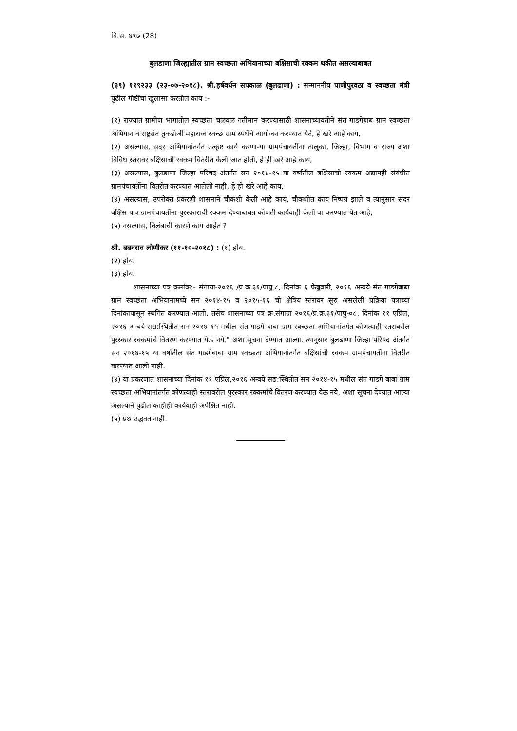वि.स. ४९७ (28)
बुलडाणा जिल्ह्यातील ग्राम स्वच्छता अभियानाच्या बक्षिसाची रक्कम थकीत असल्याबाबत
(३९) ११९२३३ (२३-०७-२०१८). श्री.हर्षवर्धन सपकाळ (बुलढाणा) : सन्माननीय पाणीपुरवठा व स्वच्छता मंत्री पुढील गोष्टींचा खुलासा करतील काय :-
(१) राज्यात ग्रामीण भागातील स्वच्छता चळवळ गतीमान करण्यासाठी शासनाच्यावतीने संत गाडगेबाब ग्राम स्वच्छता अभियान व राष्ट्रसंत तुकडोजी महाराज स्वच्छ ग्राम स्पर्धेचे आयोजन करण्यात येते, हे खरे आहे काय,
(२) असल्यास, सदर अभियानांतर्गत उत्कृष्ट कार्य करणा-या ग्रामपंचायतींना तालुका, जिल्हा, विभाग व राज्य अशा विविध स्तरावर बक्षिसाची रक्कम वितरीत केली जात होती, हे ही खरे आहे काय,
(३) असल्यास, बुलडाणा जिल्हा परिषद अंतर्गत सन २०१४-१५ या वर्षातील बक्षिसाची रक्कम अद्यापही संबंधीत ग्रामपंचायतींना वितरीत करण्यात आलेली नाही, हे ही खरे आहे काय,
(४) असल्यास, उपरोक्त प्रकरणी शासनाने चौकशी केली आहे काय, चौकशीत काय निष्पन्न झाले व त्यानुसार सदर बक्षिस पात्र ग्रामपंचायतींना पुरस्काराची रक्कम देण्याबाबत कोणती कार्यवाही केली वा करण्यात येत आहे,
(५) नसल्यास, विलंबाची कारणे काय आहेत ?
श्री. बबनराव लोणीकर (११-१०-२०१८) : (१) होय.
(२) होय.
(३) होय.
शासनाच्या पत्र क्रमांक:- संगाग्रा-२०१६ /प्र.क्र.३१/पापु.८, दिनांक ६ फेब्रुवारी, २०१६ अन्वये संत गाडगेबाबा ग्राम स्वच्छता अभियानामध्ये सन २०१४-१५ व २०१५-१६ ची क्षेत्रिय स्तरावर सुरु असलेली प्रक्रिया पत्राच्या दिनांकापासून स्थगित करण्यात आली. तसेच शासनाच्या पत्र क्र.संगाग्रा २०१६/प्र.क्र.३१/पापु-०८, दिनांक ११ एप्रिल, २०१६ अन्वये सद्य:स्थितीत सन २०१४-१५ मधील संत गाडगे बाबा ग्राम स्वच्छता अभियानांतर्गत कोणत्याही स्तरावरील पुरस्कार रक्कमांचे वितरण करण्यात येऊ नये," अशा सूचना देण्यात आल्या. त्यानुसार बुलढाणा जिल्हा परिषद अंतर्गत सन २०१४-१५ या वर्षातील संत गाडगेबाबा ग्राम स्वच्छता अभियानांतर्गत बक्षिसांची रक्कम ग्रामपंचायतींना वितरीत करण्यात आली नाही.
(४) या प्रकरणात शासनाच्या दिनांक ११ एप्रिल,२०१६ अन्वये सद्य:स्थितीत सन २०१४-१५ मधील संत गाडगे बाबा ग्राम स्वच्छता अभियानांतर्गत कोणत्याही स्तरावरील पुरस्कार रक्कमांचे वितरण करण्यात येऊ नये, अशा सूचना देण्यात आल्या असल्याने पुढील काहीही कार्यवाही अपेक्षित नाही.
(५) प्रश्न उद्भवत नाही.